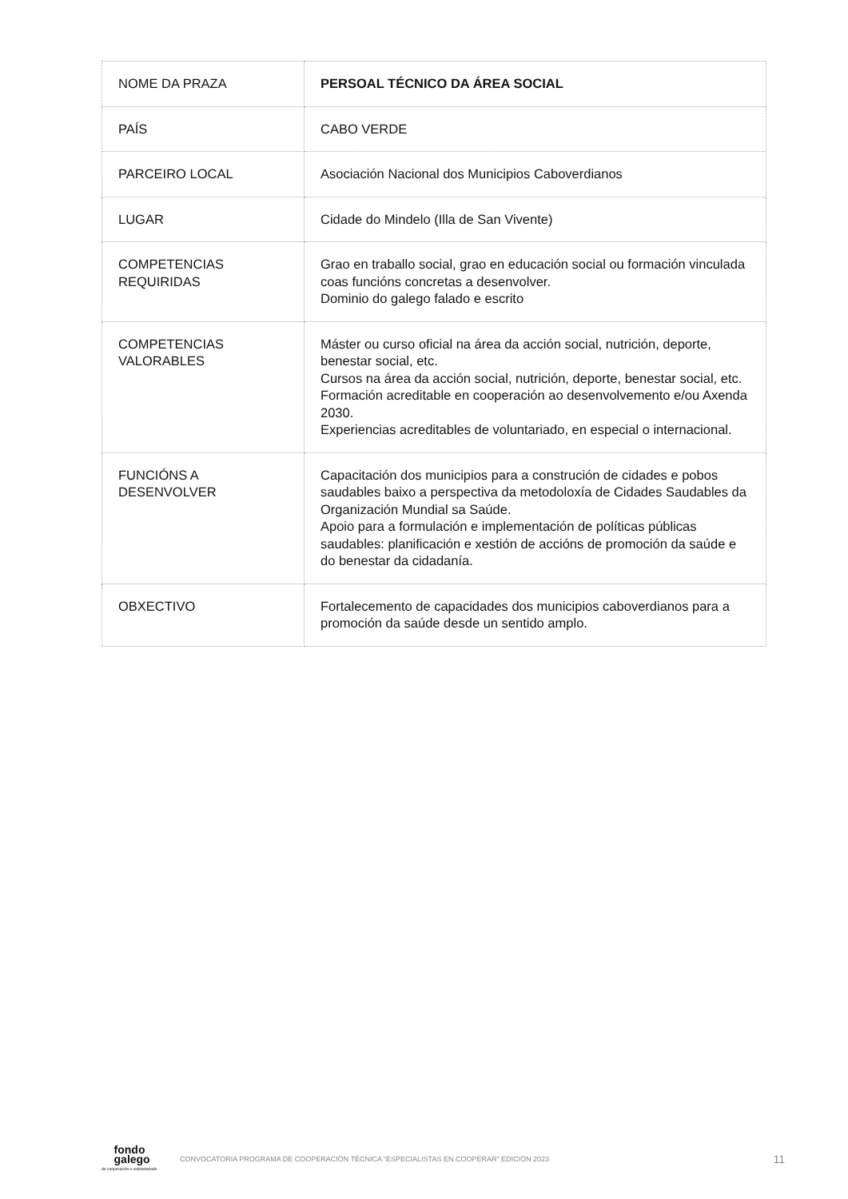| NOME DA PRAZA | PERSOAL TÉCNICO DA ÁREA SOCIAL |
| PAÍS | CABO VERDE |
| PARCEIRO LOCAL | Asociación Nacional dos Municipios Caboverdianos |
| LUGAR | Cidade do Mindelo (Illa de San Vivente) |
| COMPETENCIAS REQUIRIDAS | Grao en traballo social, grao en educación social ou formación vinculada coas funcións concretas a desenvolver. Dominio do galego falado e escrito |
| COMPETENCIAS VALORABLES | Máster ou curso oficial na área da acción social, nutrición, deporte, benestar social, etc. Cursos na área da acción social, nutrición, deporte, benestar social, etc. Formación acreditable en cooperación ao desenvolvemento e/ou Axenda 2030. Experiencias acreditables de voluntariado, en especial o internacional. |
| FUNCIÓNS A DESENVOLVER | Capacitación dos municipios para a construción de cidades e pobos saudables baixo a perspectiva da metodoloxía de Cidades Saudables da Organización Mundial sa Saúde. Apoio para a formulación e implementación de políticas públicas saudables: planificación e xestión de accións de promoción da saúde e do benestar da cidadanía. |
| OBXECTIVO | Fortalecemento de capacidades dos municipios caboverdianos para a promoción da saúde desde un sentido amplo. |
fondo
galego
de cooperación e solidariedade
CONVOCATORIA PROGRAMA DE COOPERACIÓN TÉCNICA “ESPECIALISTAS EN COOPERAR” EDICIÓN 2023
11